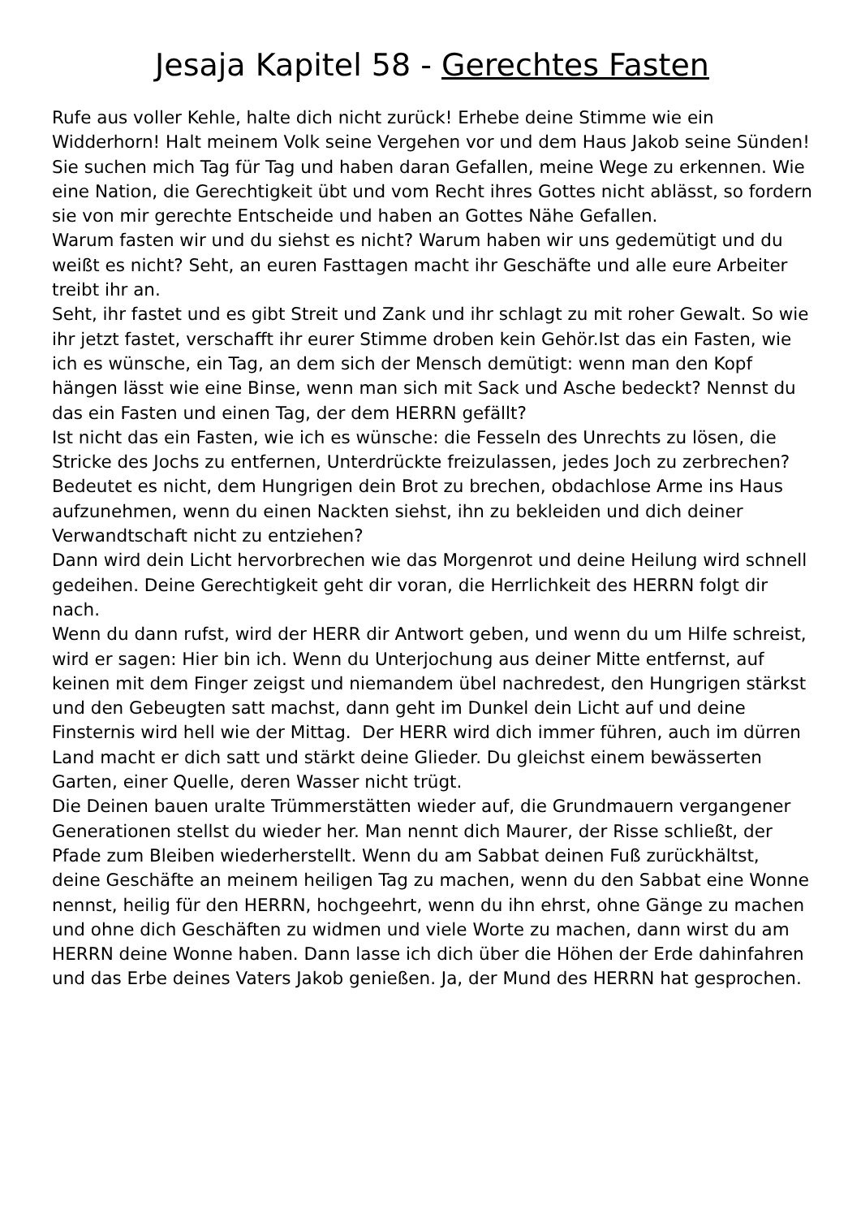Jesaja Kapitel 58 - Gerechtes Fasten
Rufe aus voller Kehle, halte dich nicht zurück! Erhebe deine Stimme wie ein Widderhorn! Halt meinem Volk seine Vergehen vor und dem Haus Jakob seine Sünden!
Sie suchen mich Tag für Tag und haben daran Gefallen, meine Wege zu erkennen. Wie eine Nation, die Gerechtigkeit übt und vom Recht ihres Gottes nicht ablässt, so fordern sie von mir gerechte Entscheide und haben an Gottes Nähe Gefallen.
Warum fasten wir und du siehst es nicht? Warum haben wir uns gedemütigt und du weißt es nicht? Seht, an euren Fasttagen macht ihr Geschäfte und alle eure Arbeiter treibt ihr an.
Seht, ihr fastet und es gibt Streit und Zank und ihr schlagt zu mit roher Gewalt. So wie ihr jetzt fastet, verschafft ihr eurer Stimme droben kein Gehör.Ist das ein Fasten, wie ich es wünsche, ein Tag, an dem sich der Mensch demütigt: wenn man den Kopf hängen lässt wie eine Binse, wenn man sich mit Sack und Asche bedeckt? Nennst du das ein Fasten und einen Tag, der dem HERRN gefällt?
Ist nicht das ein Fasten, wie ich es wünsche: die Fesseln des Unrechts zu lösen, die Stricke des Jochs zu entfernen, Unterdrückte freizulassen, jedes Joch zu zerbrechen? Bedeutet es nicht, dem Hungrigen dein Brot zu brechen, obdachlose Arme ins Haus aufzunehmen, wenn du einen Nackten siehst, ihn zu bekleiden und dich deiner Verwandtschaft nicht zu entziehen?
Dann wird dein Licht hervorbrechen wie das Morgenrot und deine Heilung wird schnell gedeihen. Deine Gerechtigkeit geht dir voran, die Herrlichkeit des HERRN folgt dir nach.
Wenn du dann rufst, wird der HERR dir Antwort geben, und wenn du um Hilfe schreist, wird er sagen: Hier bin ich. Wenn du Unterjochung aus deiner Mitte entfernst, auf keinen mit dem Finger zeigst und niemandem übel nachredest, den Hungrigen stärkst und den Gebeugten satt machst, dann geht im Dunkel dein Licht auf und deine Finsternis wird hell wie der Mittag. Der HERR wird dich immer führen, auch im dürren Land macht er dich satt und stärkt deine Glieder. Du gleichst einem bewässerten Garten, einer Quelle, deren Wasser nicht trügt.
Die Deinen bauen uralte Trümmerstätten wieder auf, die Grundmauern vergangener Generationen stellst du wieder her. Man nennt dich Maurer, der Risse schließt, der Pfade zum Bleiben wiederherstellt. Wenn du am Sabbat deinen Fuß zurückhältst, deine Geschäfte an meinem heiligen Tag zu machen, wenn du den Sabbat eine Wonne nennst, heilig für den HERRN, hochgeehrt, wenn du ihn ehrst, ohne Gänge zu machen und ohne dich Geschäften zu widmen und viele Worte zu machen, dann wirst du am HERRN deine Wonne haben. Dann lasse ich dich über die Höhen der Erde dahinfahren und das Erbe deines Vaters Jakob genießen. Ja, der Mund des HERRN hat gesprochen.